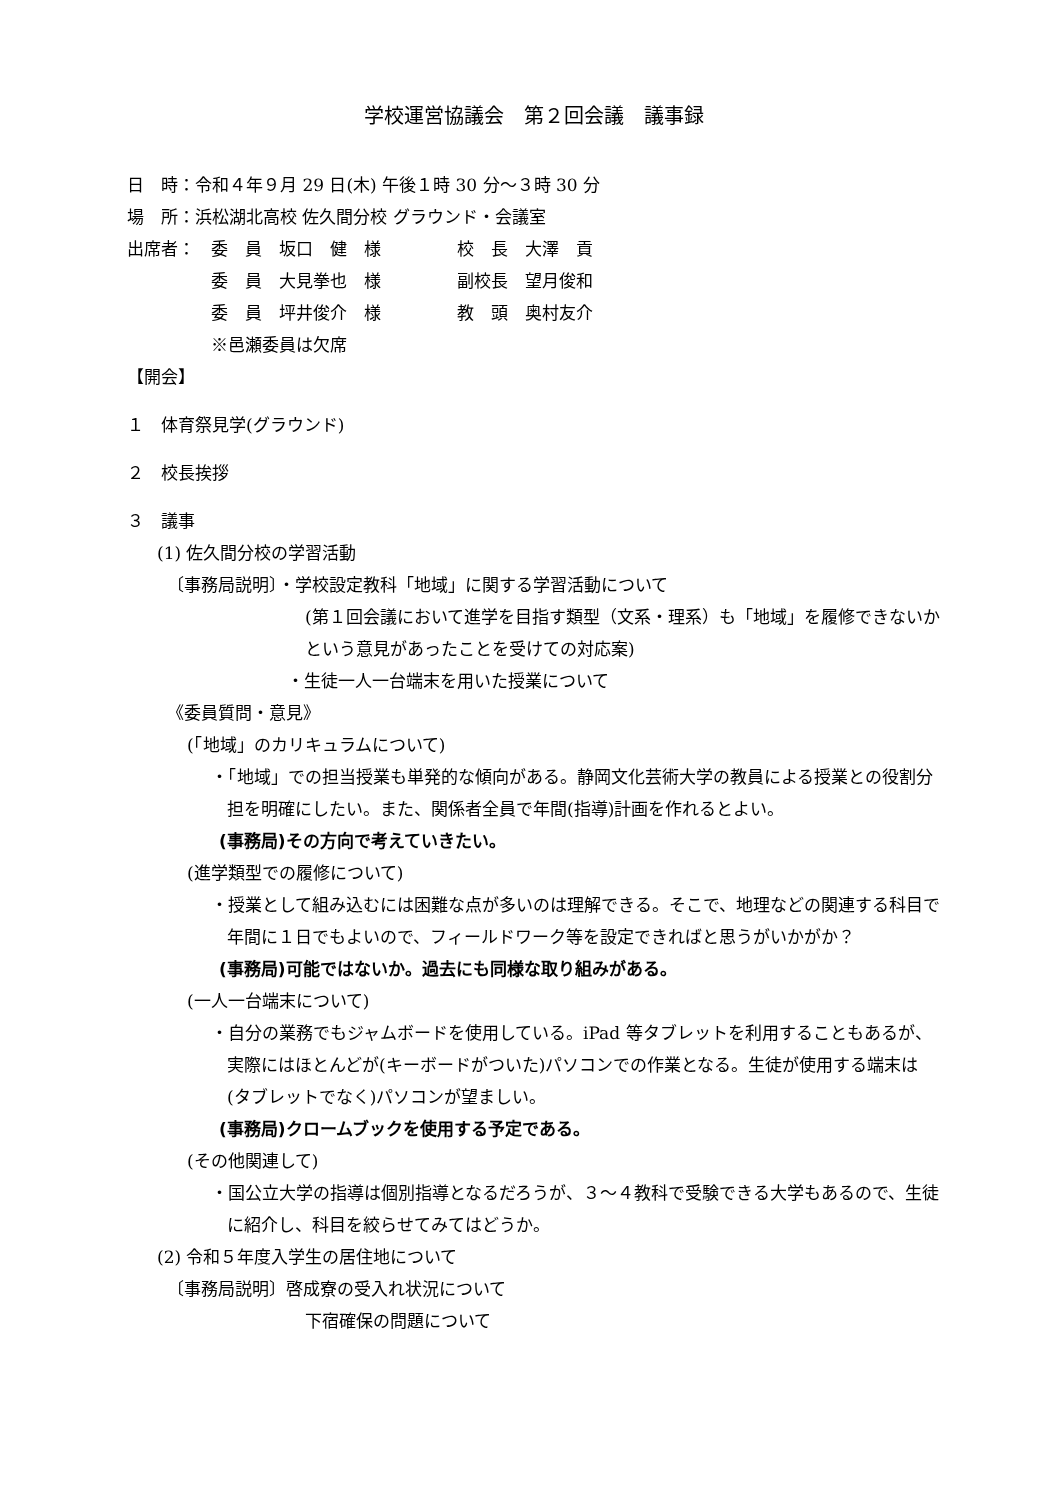学校運営協議会　第２回会議　議事録
日　時：令和４年９月 29 日(木) 午後１時 30 分～３時 30 分
場　所：浜松湖北高校 佐久間分校 グラウンド・会議室
| 出席者： | 委 員 坂口 健 様 | 校 長 大澤 貢 |
| | 委 員 大見拳也 様 | 副校長 望月俊和 |
| | 委 員 坪井俊介 様 | 教 頭 奥村友介 |
| | ※邑瀬委員は欠席 | |
【開会】
１　体育祭見学(グラウンド)
２　校長挨拶
３　議事
(1) 佐久間分校の学習活動
〔事務局説明〕・学校設定教科「地域」に関する学習活動について
(第１回会議において進学を目指す類型（文系・理系）も「地域」を履修できないかという意見があったことを受けての対応案)
・生徒一人一台端末を用いた授業について
《委員質問・意見》
(「地域」のカリキュラムについて)
・「地域」での担当授業も単発的な傾向がある。静岡文化芸術大学の教員による授業との役割分担を明確にしたい。また、関係者全員で年間(指導)計画を作れるとよい。
(事務局)その方向で考えていきたい。
(進学類型での履修について)
・授業として組み込むには困難な点が多いのは理解できる。そこで、地理などの関連する科目で年間に１日でもよいので、フィールドワーク等を設定できればと思うがいかがか？
(事務局)可能ではないか。過去にも同様な取り組みがある。
(一人一台端末について)
・自分の業務でもジャムボードを使用している。iPad 等タブレットを利用することもあるが、実際にはほとんどが(キーボードがついた)パソコンでの作業となる。生徒が使用する端末は(タブレットでなく)パソコンが望ましい。
(事務局)クロームブックを使用する予定である。
(その他関連して)
・国公立大学の指導は個別指導となるだろうが、３～４教科で受験できる大学もあるので、生徒に紹介し、科目を絞らせてみてはどうか。
(2) 令和５年度入学生の居住地について
〔事務局説明〕啓成寮の受入れ状況について
下宿確保の問題について